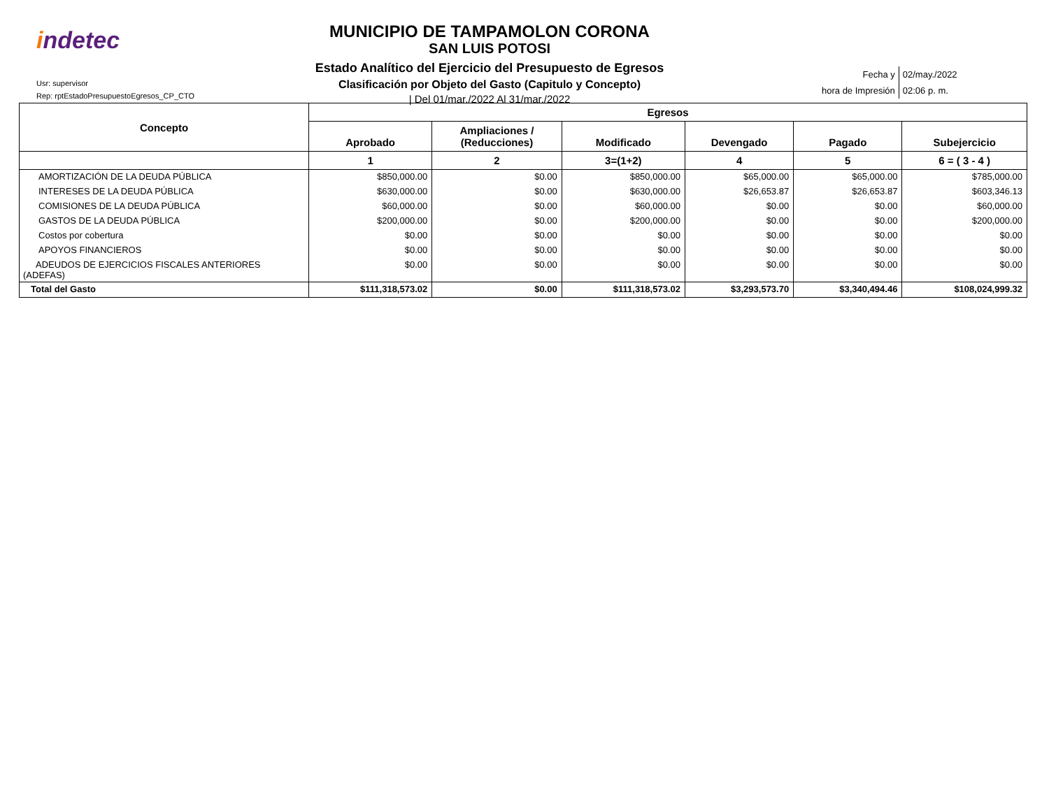indetec
Usr: supervisor
Rep: rptEstadoPresupuestoEgresos_CP_CTO
MUNICIPIO DE TAMPAMOLON CORONA
SAN LUIS POTOSI
Estado Analítico del Ejercicio del Presupuesto de Egresos
Clasificación por Objeto del Gasto (Capitulo y Concepto)
| Del 01/mar./2022 Al 31/mar./2022
| Fecha y | 02/may./2022 |
| hora de Impresión | 02:06 p. m. |
| Concepto | Egresos | | | | | |
| --- | --- | --- | --- | --- | --- | --- |
| | Aprobado | Ampliaciones / (Reducciones) | Modificado | Devengado | Pagado | Subejercicio |
| | 1 | 2 | 3=(1+2) | 4 | 5 | 6 = ( 3 - 4 ) |
| AMORTIZACIÓN DE LA DEUDA PÚBLICA | $850,000.00 | $0.00 | $850,000.00 | $65,000.00 | $65,000.00 | $785,000.00 |
| INTERESES DE LA DEUDA PÚBLICA | $630,000.00 | $0.00 | $630,000.00 | $26,653.87 | $26,653.87 | $603,346.13 |
| COMISIONES DE LA DEUDA PÚBLICA | $60,000.00 | $0.00 | $60,000.00 | $0.00 | $0.00 | $60,000.00 |
| GASTOS DE LA DEUDA PÚBLICA | $200,000.00 | $0.00 | $200,000.00 | $0.00 | $0.00 | $200,000.00 |
| Costos por cobertura | $0.00 | $0.00 | $0.00 | $0.00 | $0.00 | $0.00 |
| APOYOS FINANCIEROS | $0.00 | $0.00 | $0.00 | $0.00 | $0.00 | $0.00 |
| ADEUDOS DE EJERCICIOS FISCALES ANTERIORES (ADEFAS) | $0.00 | $0.00 | $0.00 | $0.00 | $0.00 | $0.00 |
| Total del Gasto | $111,318,573.02 | $0.00 | $111,318,573.02 | $3,293,573.70 | $3,340,494.46 | $108,024,999.32 |